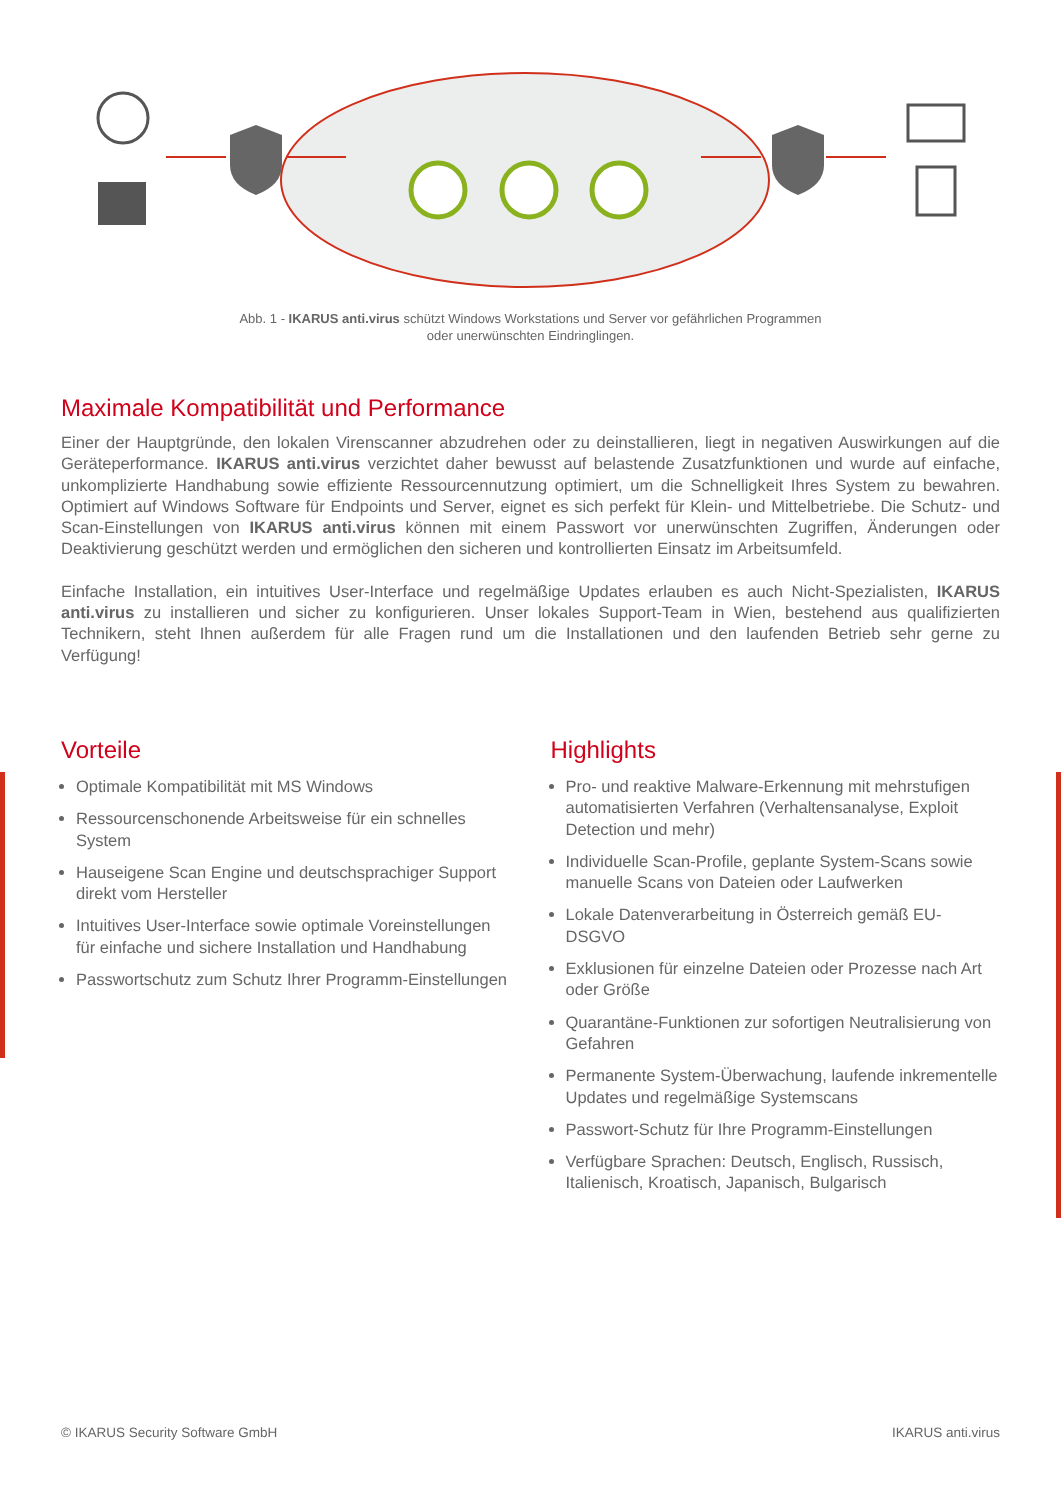Abb. 1 - IKARUS anti.virus schützt Windows Workstations und Server vor gefährlichen Programmen
oder unerwünschten Eindringlingen.
Maximale Kompatibilität und Performance
Einer der Hauptgründe, den lokalen Virenscanner abzudrehen oder zu deinstallieren, liegt in negativen Auswirkungen auf die Geräteperformance. IKARUS anti.virus verzichtet daher bewusst auf belastende Zusatzfunktionen und wurde auf einfache, unkomplizierte Handhabung sowie effiziente Ressourcennutzung optimiert, um die Schnelligkeit Ihres System zu bewahren. Optimiert auf Windows Software für Endpoints und Server, eignet es sich perfekt für Klein- und Mittelbetriebe. Die Schutz- und Scan-Einstellungen von IKARUS anti.virus können mit einem Passwort vor unerwünschten Zugriffen, Änderungen oder Deaktivierung geschützt werden und ermöglichen den sicheren und kontrollierten Einsatz im Arbeitsumfeld.
Einfache Installation, ein intuitives User-Interface und regelmäßige Updates erlauben es auch Nicht-Spezialisten, IKARUS anti.virus zu installieren und sicher zu konfigurieren. Unser lokales Support-Team in Wien, bestehend aus qualifizierten Technikern, steht Ihnen außerdem für alle Fragen rund um die Installationen und den laufenden Betrieb sehr gerne zu Verfügung!
Vorteile
Optimale Kompatibilität mit MS Windows
Ressourcenschonende Arbeitsweise für ein schnelles System
Hauseigene Scan Engine und deutschsprachiger Support direkt vom Hersteller
Intuitives User-Interface sowie optimale Voreinstellungen für einfache und sichere Installation und Handhabung
Passwortschutz zum Schutz Ihrer Programm-Einstellungen
Highlights
Pro- und reaktive Malware-Erkennung mit mehrstufigen automatisierten Verfahren (Verhaltensanalyse, Exploit Detection und mehr)
Individuelle Scan-Profile, geplante System-Scans sowie manuelle Scans von Dateien oder Laufwerken
Lokale Datenverarbeitung in Österreich gemäß EU-DSGVO
Exklusionen für einzelne Dateien oder Prozesse nach Art oder Größe
Quarantäne-Funktionen zur sofortigen Neutralisierung von Gefahren
Permanente System-Überwachung, laufende inkrementelle Updates und regelmäßige Systemscans
Passwort-Schutz für Ihre Programm-Einstellungen
Verfügbare Sprachen: Deutsch, Englisch, Russisch, Italienisch, Kroatisch, Japanisch, Bulgarisch
© IKARUS Security Software GmbH IKARUS anti.virus